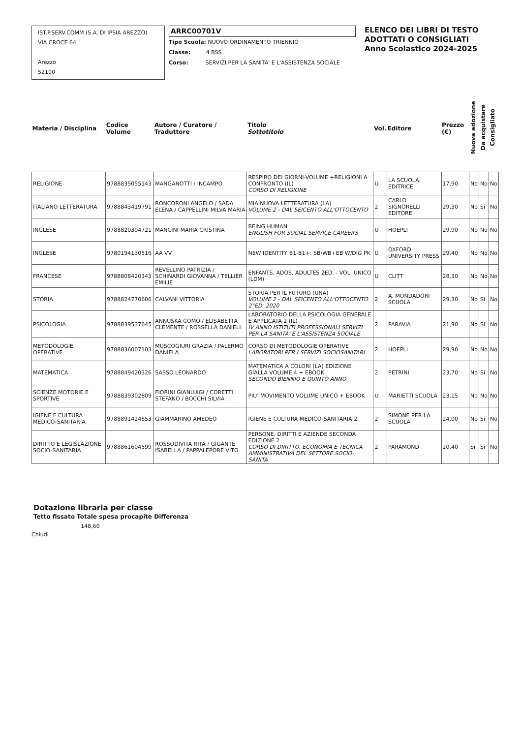IST.P.SERV.COMM.(S.A. DI IPSIA AREZZO)
VIA CROCE 64
Arezzo
52100
ARRC00701V
Tipo Scuola: NUOVO ORDINAMENTO TRIENNIO
Classe: 4 BSS
Corso: SERVIZI PER LA SANITA' E L'ASSISTENZA SOCIALE
ELENCO DEI LIBRI DI TESTO
ADOTTATI O CONSIGLIATI
Anno Scolastico 2024-2025
| Materia / Disciplina | Codice Volume | Autore / Curatore / Traduttore | Titolo Sottotitolo | Vol. | Editore | Prezzo (€) | Nuova adozione | Da acquistare | Consigliato |
| --- | --- | --- | --- | --- | --- | --- | --- | --- | --- |
| RELIGIONE | 9788835055143 | MANGANOTTI / INCAMPO | RESPIRO DEI GIORNI-VOLUME +RELIGIONI A CONFRONTO (IL) CORSO DI RELIGIONE | U | LA SCUOLA EDITRICE | 17,90 | No | No | No |
| ITALIANO LETTERATURA | 9788843419791 | RONCORONI ANGELO / SADA ELENA / CAPPELLINI MILVA MARIA | MIA NUOVA LETTERATURA (LA) VOLUME 2 - DAL SEICENTO ALL'OTTOCENTO | 2 | CARLO SIGNORELLI EDITORE | 29,30 | No | Si | No |
| INGLESE | 9788820394721 | MANCINI MARIA CRISTINA | BEING HUMAN ENGLISH FOR SOCIAL SERVICE CAREERS | U | HOEPLI | 29,90 | No | No | No |
| INGLESE | 9780194130516 | AA VV | NEW IDENTITY B1-B1+: SB/WB+EB W/DIG PK | U | OXFORD UNIVERSITY PRESS | 29,40 | No | No | No |
| FRANCESE | 9788808420343 | REVELLINO PATRIZIA / SCHINARDI GIOVANNA / TELLIER EMILIE | ENFANTS, ADOS, ADULTES 2ED. - VOL. UNICO (LDM) | U | CLITT | 28,30 | No | No | No |
| STORIA | 9788824770606 | CALVANI VITTORIA | STORIA PER IL FUTURO (UNA) VOLUME 2 - DAL SEICENTO ALL'OTTOCENTO 2°ED. 2020 | 2 | A. MONDADORI SCUOLA | 29,30 | No | Si | No |
| PSICOLOGIA | 9788839537645 | ANNUSKA COMO / ELISABETTA CLEMENTE / ROSSELLA DANIELI | LABORATORIO DELLA PSICOLOGIA GENERALE E APPLICATA 2 (IL) IV ANNO ISTITUTI PROFESSIONALI SERVIZI PER LA SANITÃ' E L'ASSISTENZA SOCIALE | 2 | PARAVIA | 21,90 | No | Si | No |
| METODOLOGIE OPERATIVE | 9788836007103 | MUSCOGIURI GRAZIA / PALERMO DANIELA | CORSO DI METODOLOGIE OPERATIVE LABORATORI PER I SERVIZI SOCIOSANITARI | 2 | HOEPLI | 29,90 | No | No | No |
| MATEMATICA | 9788849420326 | SASSO LEONARDO | MATEMATICA A COLORI (LA) EDIZIONE GIALLA VOLUME 4 + EBOOK SECONDO BIENNIO E QUINTO ANNO | 2 | PETRINI | 23,70 | No | Si | No |
| SCIENZE MOTORIE E SPORTIVE | 9788839302809 | FIORINI GIANLUIGI / CORETTI STEFANO / BOCCHI SILVIA | PIU' MOVIMENTO VOLUME UNICO + EBOOK | U | MARIETTI SCUOLA | 23,15 | No | No | No |
| IGIENE E CULTURA MEDICO-SANITARIA | 9788891424853 | GIAMMARINO AMEDEO | IGIENE E CULTURA MEDICO-SANITARIA 2 | 2 | SIMONE PER LA SCUOLA | 24,00 | No | Si | No |
| DIRITTO E LEGISLAZIONE SOCIO-SANITARIA | 9788861604599 | ROSSODIVITA RITA / GIGANTE ISABELLA / PAPPALEPORE VITO | PERSONE, DIRITTI E AZIENDE SECONDA EDIZIONE 2 CORSO DI DIRITTO, ECONOMIA E TECNICA AMMINISTRATIVA DEL SETTORE SOCIO-SANITA | 2 | PARAMOND | 20,40 | Si | Si | No |
Dotazione libraria per classe
Tetto fissato Totale spesa procapite Differenza
148,60
Chiudi